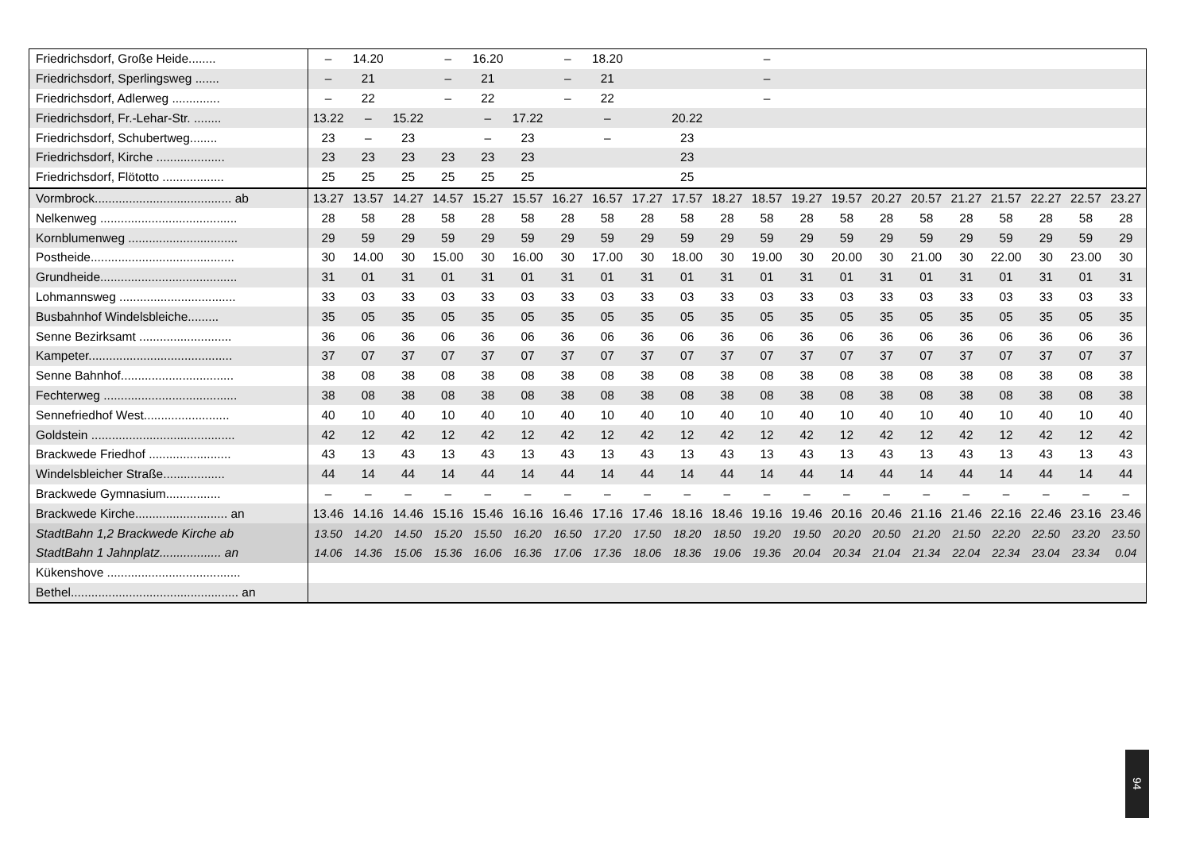| Friedrichsdorf, Große Heide........ | – | 14.20 | | – | 16.20 | | – | 18.20 | | | | – | | | | | | | | | |
| Friedrichsdorf, Sperlingsweg ....... | – | 21 | | – | 21 | | – | 21 | | | | – | | | | | | | | | |
| Friedrichsdorf, Adlerweg .............. | – | 22 | | – | 22 | | – | 22 | | | | – | | | | | | | | | |
| Friedrichsdorf, Fr.-Lehar-Str. ........ | 13.22 | – | 15.22 | | – | 17.22 | | – | | 20.22 | | | | | | | | | | | |
| Friedrichsdorf, Schubertweg........ | 23 | – | 23 | | – | 23 | | – | | 23 | | | | | | | | | | | |
| Friedrichsdorf, Kirche .................... | 23 | 23 | 23 | 23 | 23 | 23 | | | | 23 | | | | | | | | | | | |
| Friedrichsdorf, Flötotto .................. | 25 | 25 | 25 | 25 | 25 | 25 | | | | 25 | | | | | | | | | | | |
| Vormbrock........................................ ab | 13.27 | 13.57 | 14.27 | 14.57 | 15.27 | 15.57 | 16.27 | 16.57 | 17.27 | 17.57 | 18.27 | 18.57 | 19.27 | 19.57 | 20.27 | 20.57 | 21.27 | 21.57 | 22.27 | 22.57 | 23.27 |
| Nelkenweg ........................................ | 28 | 58 | 28 | 58 | 28 | 58 | 28 | 58 | 28 | 58 | 28 | 58 | 28 | 58 | 28 | 58 | 28 | 58 | 28 | 58 | 28 |
| Kornblumenweg ................................ | 29 | 59 | 29 | 59 | 29 | 59 | 29 | 59 | 29 | 59 | 29 | 59 | 29 | 59 | 29 | 59 | 29 | 59 | 29 | 59 | 29 |
| Postheide.......................................... | 30 | 14.00 | 30 | 15.00 | 30 | 16.00 | 30 | 17.00 | 30 | 18.00 | 30 | 19.00 | 30 | 20.00 | 30 | 21.00 | 30 | 22.00 | 30 | 23.00 | 30 |
| Grundheide........................................ | 31 | 01 | 31 | 01 | 31 | 01 | 31 | 01 | 31 | 01 | 31 | 01 | 31 | 01 | 31 | 01 | 31 | 01 | 31 | 01 | 31 |
| Lohmannsweg .................................. | 33 | 03 | 33 | 03 | 33 | 03 | 33 | 03 | 33 | 03 | 33 | 03 | 33 | 03 | 33 | 03 | 33 | 03 | 33 | 03 | 33 |
| Busbahnhof Windelsbleiche......... | 35 | 05 | 35 | 05 | 35 | 05 | 35 | 05 | 35 | 05 | 35 | 05 | 35 | 05 | 35 | 05 | 35 | 05 | 35 | 05 | 35 |
| Senne Bezirksamt ........................... | 36 | 06 | 36 | 06 | 36 | 06 | 36 | 06 | 36 | 06 | 36 | 06 | 36 | 06 | 36 | 06 | 36 | 06 | 36 | 06 | 36 |
| Kampeter.......................................... | 37 | 07 | 37 | 07 | 37 | 07 | 37 | 07 | 37 | 07 | 37 | 07 | 37 | 07 | 37 | 07 | 37 | 07 | 37 | 07 | 37 |
| Senne Bahnhof................................. | 38 | 08 | 38 | 08 | 38 | 08 | 38 | 08 | 38 | 08 | 38 | 08 | 38 | 08 | 38 | 08 | 38 | 08 | 38 | 08 | 38 |
| Fechterweg ....................................... | 38 | 08 | 38 | 08 | 38 | 08 | 38 | 08 | 38 | 08 | 38 | 08 | 38 | 08 | 38 | 08 | 38 | 08 | 38 | 08 | 38 |
| Sennefriedhof West......................... | 40 | 10 | 40 | 10 | 40 | 10 | 40 | 10 | 40 | 10 | 40 | 10 | 40 | 10 | 40 | 10 | 40 | 10 | 40 | 10 | 40 |
| Goldstein .......................................... | 42 | 12 | 42 | 12 | 42 | 12 | 42 | 12 | 42 | 12 | 42 | 12 | 42 | 12 | 42 | 12 | 42 | 12 | 42 | 12 | 42 |
| Brackwede Friedhof ........................ | 43 | 13 | 43 | 13 | 43 | 13 | 43 | 13 | 43 | 13 | 43 | 13 | 43 | 13 | 43 | 13 | 43 | 13 | 43 | 13 | 43 |
| Windelsbleicher Straße.................. | 44 | 14 | 44 | 14 | 44 | 14 | 44 | 14 | 44 | 14 | 44 | 14 | 44 | 14 | 44 | 14 | 44 | 14 | 44 | 14 | 44 |
| Brackwede Gymnasium................ | – | – | – | – | – | – | – | – | – | – | – | – | – | – | – | – | – | – | – | – | – |
| Brackwede Kirche........................... an | 13.46 | 14.16 | 14.46 | 15.16 | 15.46 | 16.16 | 16.46 | 17.16 | 17.46 | 18.16 | 18.46 | 19.16 | 19.46 | 20.16 | 20.46 | 21.16 | 21.46 | 22.16 | 22.46 | 23.16 | 23.46 |
| StadtBahn 1,2 Brackwede Kirche ab | 13.50 | 14.20 | 14.50 | 15.20 | 15.50 | 16.20 | 16.50 | 17.20 | 17.50 | 18.20 | 18.50 | 19.20 | 19.50 | 20.20 | 20.50 | 21.20 | 21.50 | 22.20 | 22.50 | 23.20 | 23.50 |
| StadtBahn 1 Jahnplatz.................. an | 14.06 | 14.36 | 15.06 | 15.36 | 16.06 | 16.36 | 17.06 | 17.36 | 18.06 | 18.36 | 19.06 | 19.36 | 20.04 | 20.34 | 21.04 | 21.34 | 22.04 | 22.34 | 23.04 | 23.34 | 0.04 |
| Kükenshove ....................................... | | | | | | | | | | | | | | | | | | | | | |
| Bethel................................................. an | | | | | | | | | | | | | | | | | | | | | |
94